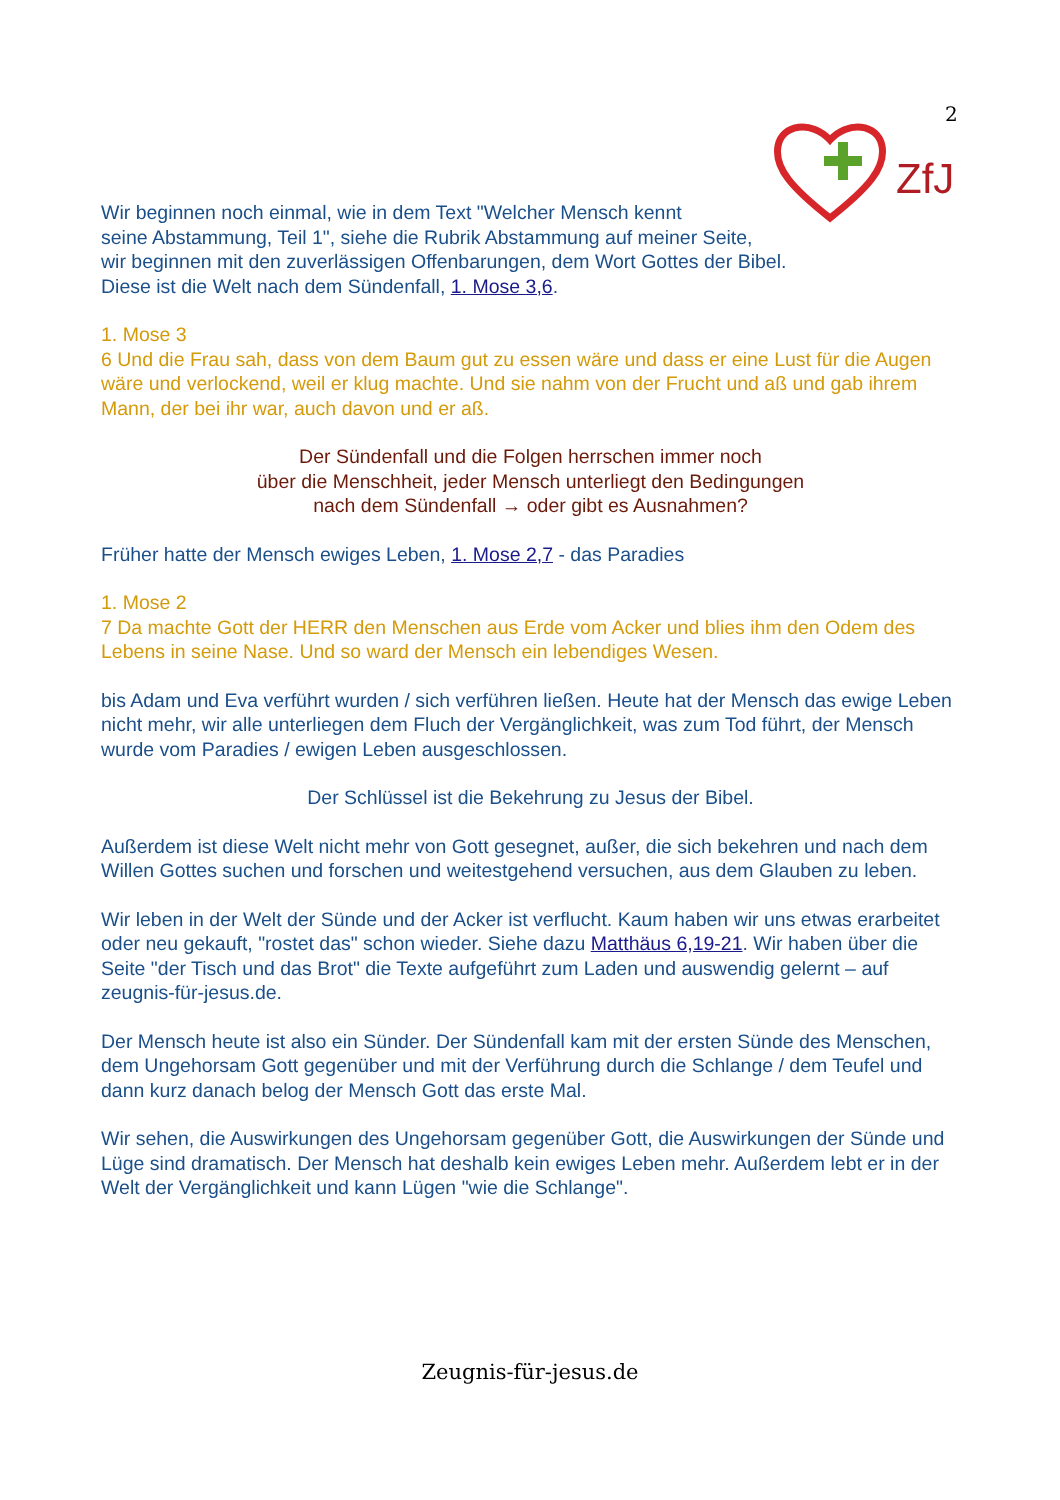2
ZfJ
Wir beginnen noch einmal, wie in dem Text "Welcher Mensch kennt
seine Abstammung, Teil 1", siehe die Rubrik Abstammung auf meiner Seite,
wir beginnen mit den zuverlässigen Offenbarungen, dem Wort Gottes der Bibel.
Diese ist die Welt nach dem Sündenfall, 1. Mose 3,6.
1. Mose 3
6 Und die Frau sah, dass von dem Baum gut zu essen wäre und dass er eine Lust für die Augen wäre und verlockend, weil er klug machte. Und sie nahm von der Frucht und aß und gab ihrem Mann, der bei ihr war, auch davon und er aß.
Der Sündenfall und die Folgen herrschen immer noch
über die Menschheit, jeder Mensch unterliegt den Bedingungen
nach dem Sündenfall → oder gibt es Ausnahmen?
Früher hatte der Mensch ewiges Leben, 1. Mose 2,7 - das Paradies
1. Mose 2
7 Da machte Gott der HERR den Menschen aus Erde vom Acker und blies ihm den Odem des Lebens in seine Nase. Und so ward der Mensch ein lebendiges Wesen.
bis Adam und Eva verführt wurden / sich verführen ließen. Heute hat der Mensch das ewige Leben nicht mehr, wir alle unterliegen dem Fluch der Vergänglichkeit, was zum Tod führt, der Mensch wurde vom Paradies / ewigen Leben ausgeschlossen.
Der Schlüssel ist die Bekehrung zu Jesus der Bibel.
Außerdem ist diese Welt nicht mehr von Gott gesegnet, außer, die sich bekehren und nach dem Willen Gottes suchen und forschen und weitestgehend versuchen, aus dem Glauben zu leben.
Wir leben in der Welt der Sünde und der Acker ist verflucht. Kaum haben wir uns etwas erarbeitet oder neu gekauft, "rostet das" schon wieder. Siehe dazu Matthäus 6,19-21. Wir haben über die Seite "der Tisch und das Brot" die Texte aufgeführt zum Laden und auswendig gelernt – auf zeugnis-für-jesus.de.
Der Mensch heute ist also ein Sünder. Der Sündenfall kam mit der ersten Sünde des Menschen, dem Ungehorsam Gott gegenüber und mit der Verführung durch die Schlange / dem Teufel und dann kurz danach belog der Mensch Gott das erste Mal.
Wir sehen, die Auswirkungen des Ungehorsam gegenüber Gott, die Auswirkungen der Sünde und Lüge sind dramatisch. Der Mensch hat deshalb kein ewiges Leben mehr. Außerdem lebt er in der Welt der Vergänglichkeit und kann Lügen "wie die Schlange".
Zeugnis-für-jesus.de